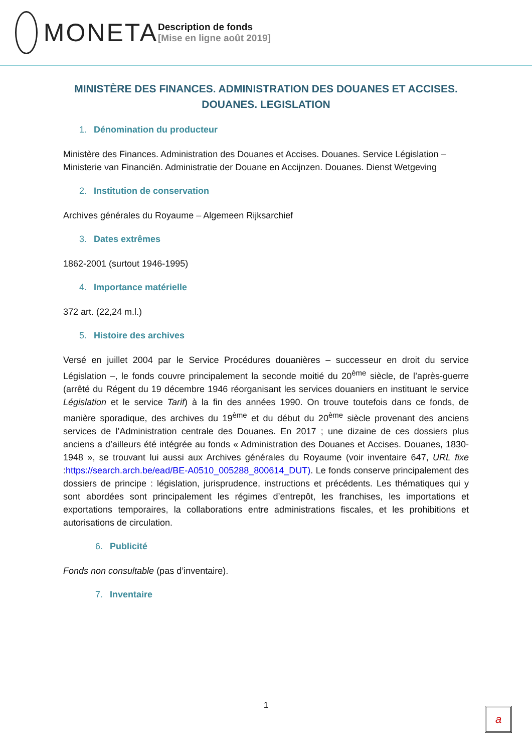MONETA
Description de fonds
[Mise en ligne août 2019]
MINISTÈRE DES FINANCES. ADMINISTRATION DES DOUANES ET ACCISES.
DOUANES. LEGISLATION
1. Dénomination du producteur
Ministère des Finances. Administration des Douanes et Accises. Douanes. Service Législation – Ministerie van Financiën. Administratie der Douane en Accijnzen. Douanes. Dienst Wetgeving
2. Institution de conservation
Archives générales du Royaume – Algemeen Rijksarchief
3. Dates extrêmes
1862-2001 (surtout 1946-1995)
4. Importance matérielle
372 art. (22,24 m.l.)
5. Histoire des archives
Versé en juillet 2004 par le Service Procédures douanières – successeur en droit du service Législation –, le fonds couvre principalement la seconde moitié du 20<sup>ème</sup> siècle, de l’après-guerre (arrêté du Régent du 19 décembre 1946 réorganisant les services douaniers en instituant le service Législation et le service Tarif) à la fin des années 1990. On trouve toutefois dans ce fonds, de manière sporadique, des archives du 19<sup>ème</sup> et du début du 20<sup>ème</sup> siècle provenant des anciens services de l’Administration centrale des Douanes. En 2017 ; une dizaine de ces dossiers plus anciens a d’ailleurs été intégrée au fonds « Administration des Douanes et Accises. Douanes, 1830-1948 », se trouvant lui aussi aux Archives générales du Royaume (voir inventaire 647, URL fixe :https://search.arch.be/ead/BE-A0510_005288_800614_DUT). Le fonds conserve principalement des dossiers de principe : législation, jurisprudence, instructions et précédents. Les thématiques qui y sont abordées sont principalement les régimes d’entrepôt, les franchises, les importations et exportations temporaires, la collaborations entre administrations fiscales, et les prohibitions et autorisations de circulation.
6. Publicité
Fonds non consultable (pas d’inventaire).
7. Inventaire
1
a